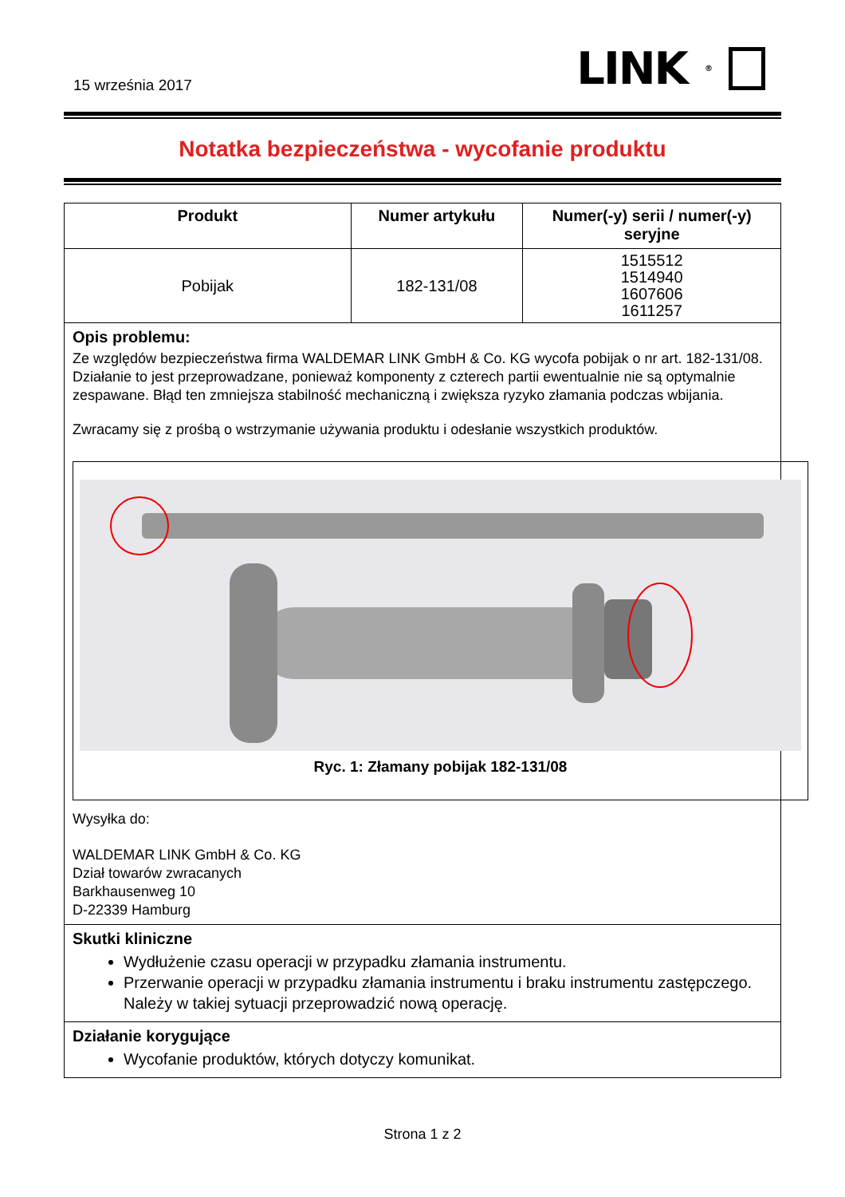15 września 2017
LINK<sup>®</sup>
Notatka bezpieczeństwa - wycofanie produktu
| Produkt | Numer artykułu | Numer(-y) serii / numer(-y) seryjne |
| --- | --- | --- |
| Pobijak | 182-131/08 | 1515512 1514940 1607606 1611257 |
Opis problemu:
Ze względów bezpieczeństwa firma WALDEMAR LINK GmbH & Co. KG wycofa pobijak o nr art. 182-131/08. Działanie to jest przeprowadzane, ponieważ komponenty z czterech partii ewentualnie nie są optymalnie zespawane. Błąd ten zmniejsza stabilność mechaniczną i zwiększa ryzyko złamania podczas wbijania.
Zwracamy się z prośbą o wstrzymanie używania produktu i odesłanie wszystkich produktów.
Ryc. 1: Złamany pobijak 182-131/08
Wysyłka do:
WALDEMAR LINK GmbH & Co. KG
Dział towarów zwracanych
Barkhausenweg 10
D-22339 Hamburg
Skutki kliniczne
Wydłużenie czasu operacji w przypadku złamania instrumentu.
Przerwanie operacji w przypadku złamania instrumentu i braku instrumentu zastępczego. Należy w takiej sytuacji przeprowadzić nową operację.
Działanie korygujące
Wycofanie produktów, których dotyczy komunikat.
Strona 1 z 2